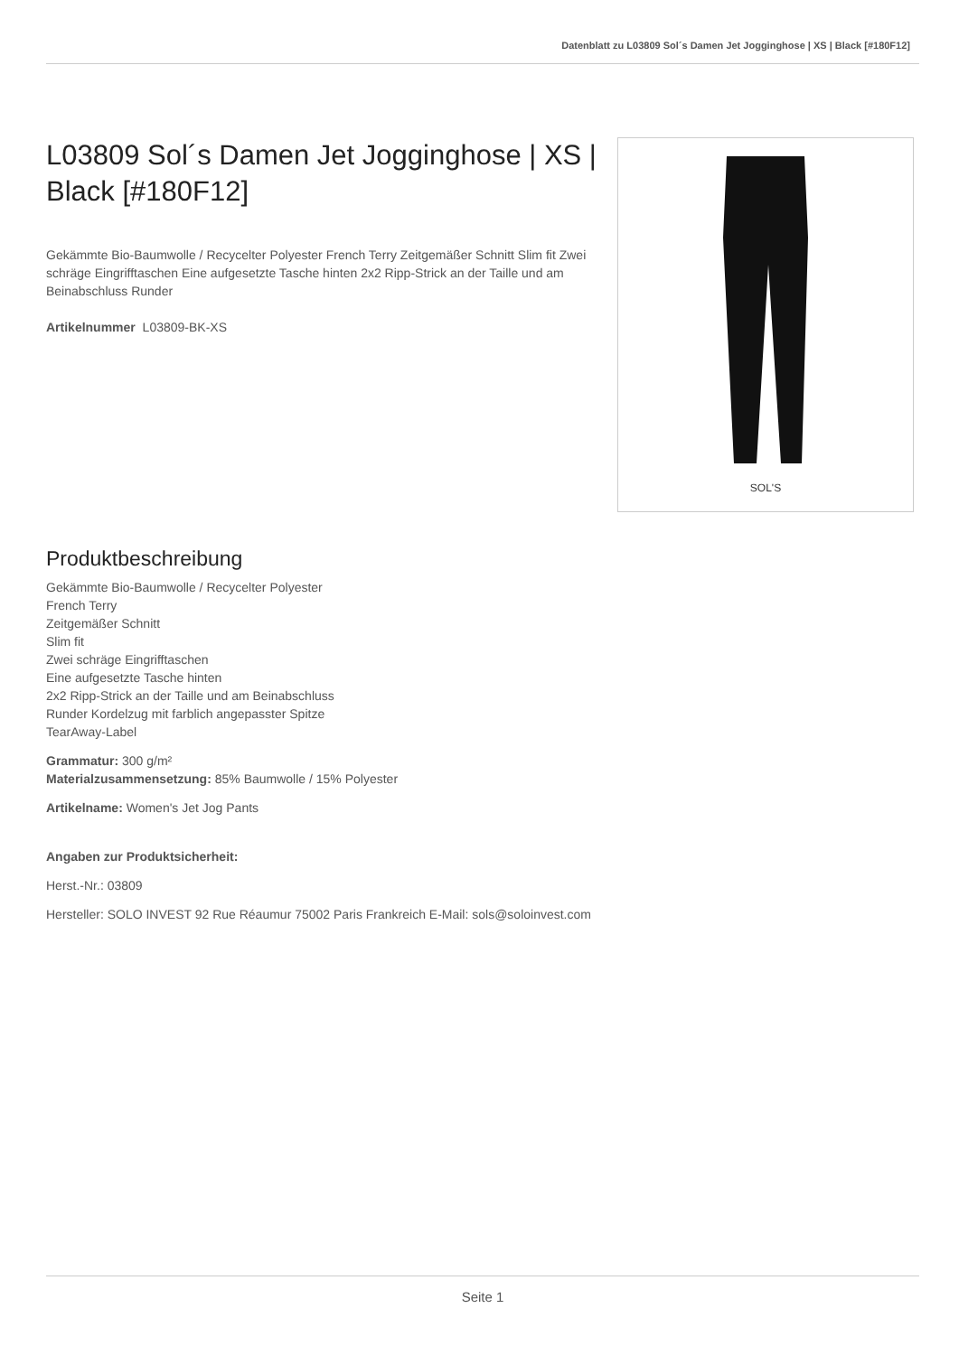Datenblatt zu L03809 Sol´s Damen Jet Jogginghose | XS | Black [#180F12]
L03809 Sol´s Damen Jet Jogginghose | XS | Black [#180F12]
Gekämmte Bio-Baumwolle / Recycelter Polyester French Terry Zeitgemäßer Schnitt Slim fit Zwei schräge Eingrifftaschen Eine aufgesetzte Tasche hinten 2x2 Ripp-Strick an der Taille und am Beinabschluss Runder
Artikelnummer L03809-BK-XS
SOL'S
Produktbeschreibung
Gekämmte Bio-Baumwolle / Recycelter Polyester
French Terry
Zeitgemäßer Schnitt
Slim fit
Zwei schräge Eingrifftaschen
Eine aufgesetzte Tasche hinten
2x2 Ripp-Strick an der Taille und am Beinabschluss
Runder Kordelzug mit farblich angepasster Spitze
TearAway-Label
Grammatur: 300 g/m²
Materialzusammensetzung: 85% Baumwolle / 15% Polyester
Artikelname: Women's Jet Jog Pants
Angaben zur Produktsicherheit:
Herst.-Nr.: 03809
Hersteller: SOLO INVEST 92 Rue Réaumur 75002 Paris Frankreich E-Mail: sols@soloinvest.com
Seite 1